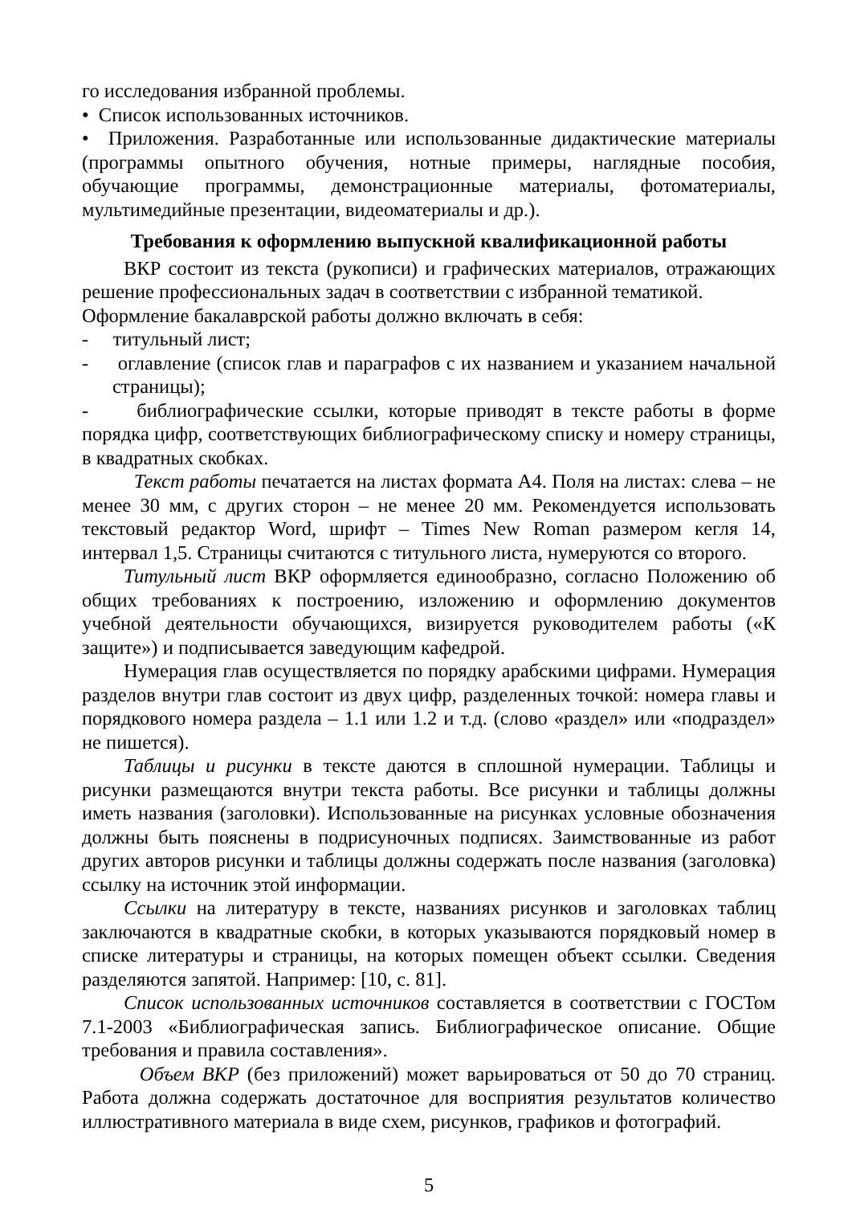го исследования избранной проблемы.
• Список использованных источников.
• Приложения. Разработанные или использованные дидактические материалы (программы опытного обучения, нотные примеры, наглядные пособия, обучающие программы, демонстрационные материалы, фотоматериалы, мультимедийные презентации, видеоматериалы и др.).
Требования к оформлению выпускной квалификационной работы
ВКР состоит из текста (рукописи) и графических материалов, отражающих решение профессиональных задач в соответствии с избранной тематикой.
Оформление бакалаврской работы должно включать в себя:
- титульный лист;
- оглавление (список глав и параграфов с их названием и указанием начальной страницы);
- библиографические ссылки, которые приводят в тексте работы в форме порядка цифр, соответствующих библиографическому списку и номеру страницы, в квадратных скобках.
Текст работы печатается на листах формата А4. Поля на листах: слева – не менее 30 мм, с других сторон – не менее 20 мм. Рекомендуется использовать текстовый редактор Word, шрифт – Times New Roman размером кегля 14, интервал 1,5. Страницы считаются с титульного листа, нумеруются со второго.
Титульный лист ВКР оформляется единообразно, согласно Положению об общих требованиях к построению, изложению и оформлению документов учебной деятельности обучающихся, визируется руководителем работы («К защите») и подписывается заведующим кафедрой.
Нумерация глав осуществляется по порядку арабскими цифрами. Нумерация разделов внутри глав состоит из двух цифр, разделенных точкой: номера главы и порядкового номера раздела – 1.1 или 1.2 и т.д. (слово «раздел» или «подраздел» не пишется).
Таблицы и рисунки в тексте даются в сплошной нумерации. Таблицы и рисунки размещаются внутри текста работы. Все рисунки и таблицы должны иметь названия (заголовки). Использованные на рисунках условные обозначения должны быть пояснены в подрисуночных подписях. Заимствованные из работ других авторов рисунки и таблицы должны содержать после названия (заголовка) ссылку на источник этой информации.
Ссылки на литературу в тексте, названиях рисунков и заголовках таблиц заключаются в квадратные скобки, в которых указываются порядковый номер в списке литературы и страницы, на которых помещен объект ссылки. Сведения разделяются запятой. Например: [10, с. 81].
Список использованных источников составляется в соответствии с ГОСТом 7.1-2003 «Библиографическая запись. Библиографическое описание. Общие требования и правила составления».
Объем ВКР (без приложений) может варьироваться от 50 до 70 страниц. Работа должна содержать достаточное для восприятия результатов количество иллюстративного материала в виде схем, рисунков, графиков и фотографий.
5